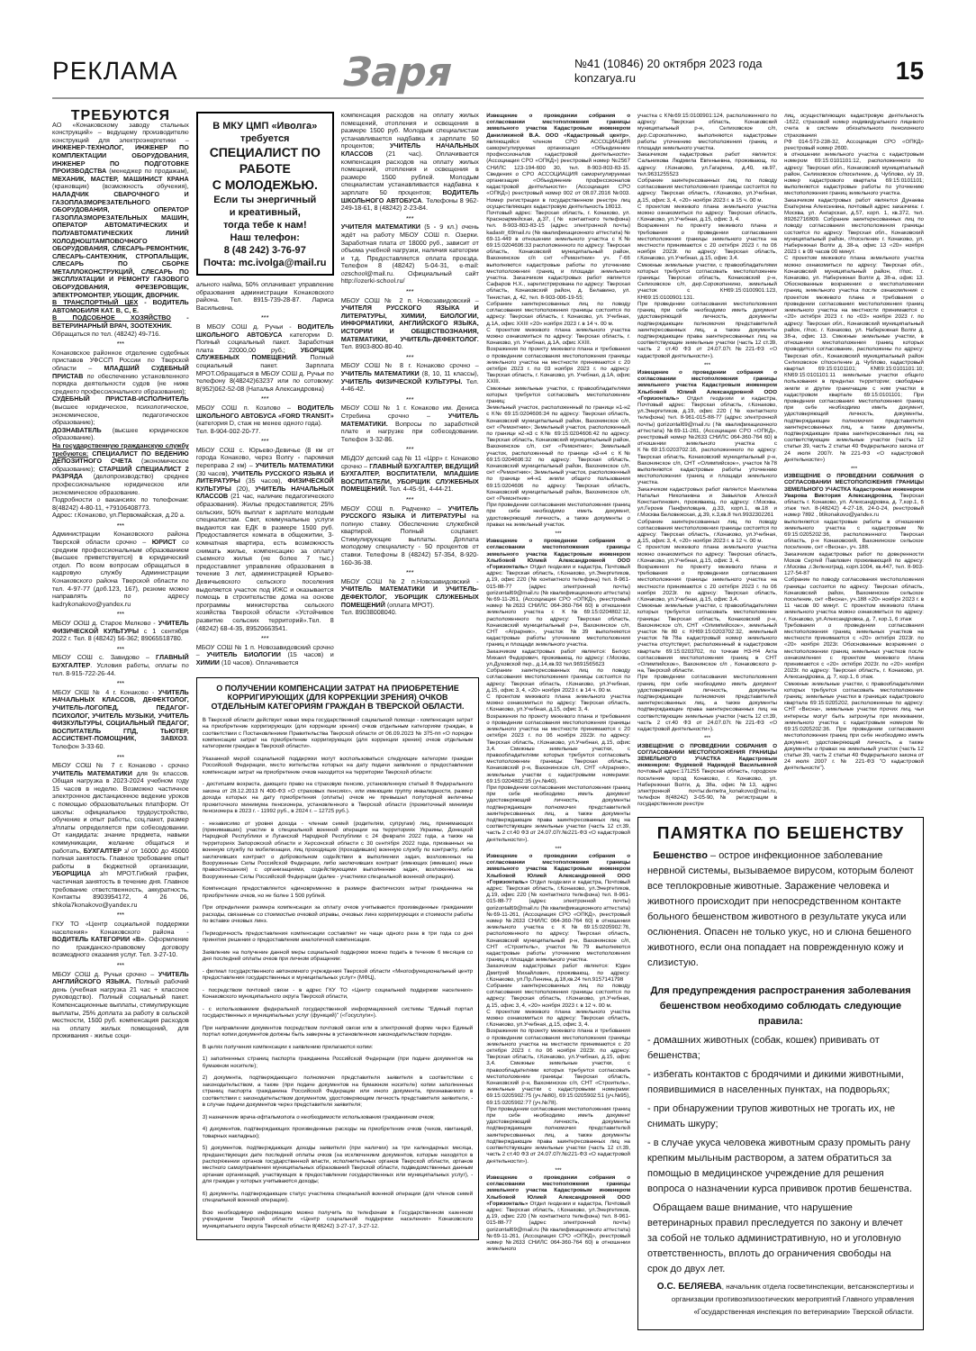РЕКЛАМА
Заря
№41 (10846) 20 октября 2023 года
konzarya.ru
15
ТРЕБУЮТСЯ
АО «Конаковскому заводу стальных конструкций» – ведущему производителю конструкций для электроэнергетики – ИНЖЕНЕР-ТЕХНОЛОГ, ИНЖЕНЕР ПО КОМПЛЕКТАЦИИ ОБОРУДОВАНИЯ, ИНЖЕНЕР ПО ПОДГОТОВКЕ ПРОИЗВОДСТВА (менеджер по продажам), МЕХАНИК, МАСТЕР, МАШИНИСТ КРАНА (крановщик) (возможность обучения), НАЛАДЧИК СВАРОЧНОГО И ГАЗОПЛАЗМОРЕЗАТЕЛЬНОГО ОБОРУДОВАНИЯ, ОПЕРАТОР ГАЗОПЛАЗМОРЕЗАТЕЛЬНЫХ МАШИН, ОПЕРАТОР АВТОМАТИЧЕСКИХ И ПОЛУАВТОМАТИЧЕСКИХ ЛИНИЙ ХОЛОДНОШТАМПОВОЧНОГО ОБОРУДОВАНИЯ, СЛЕСАРЬ-РЕМОНТНИК, СЛЕСАРЬ-САНТЕХНИК, СТРОПАЛЬЩИК, СЛЕСАРЬ ПО СБОРКЕ МЕТАЛЛОКОНСТРУКЦИЙ, СЛЕСАРЬ ПО ЭКСПЛУАТАЦИИ И РЕМОНТУ ГАЗОВОГО ОБОРУДОВАНИЯ, ФРЕЗЕРОВЩИК, ЭЛЕКТРОМОНТЕР, УБОЩИК, ДВОРНИК.
В ТРАНСПОРТНЫЙ ЦЕХ - ВОДИТЕЛЬ АВТОМОБИЛЯ КАТ. В, С, Е.
В ПОДСОБНОЕ ХОЗЯЙСТВО - ВЕТЕРИНАРНЫЙ ВРАЧ, ЗООТЕХНИК.
Обращаться по тел. (48242) 49-716.
***
Конаковское районное отделение судебных приставов УФССП России по Тверской области – МЛАДШИЙ СУДЕБНЫЙ ПРИСТАВ по обеспечению установленного порядка деятельности судов (не ниже среднего профессионального образования);
СУДЕБНЫЙ ПРИСТАВ-ИСПОЛНИТЕЛЬ (высшее юридическое, психологическое, экономическое, педагогическое образование);
ДОЗНАВАТЕЛЬ (высшее юридическое образование).
На государственную гражданскую службу требуются: СПЕЦИАЛИСТ ПО ВЕДЕНИЮ ДЕПОЗИТНОГО СЧЕТА (экономическое образование); СТАРШИЙ СПЕЦИАЛИСТ 2 РАЗРЯДА (делопроизводство) среднее профессиональное юридическое или экономическое образование.
Подробности о вакансиях по телефонам: 8(48242) 4-80-11, +79106408773.
Адрес: г.Конаково, ул.Первомайская, д.20 а.
***
Администрации Конаковского района Тверской области срочно – ЮРИСТ со средним профессиональным образованием (высшее приветствуется) в юридический отдел. По всем вопросам обращаться в кадровую службу Администрации Конаковского района Тверской области по тел. 4-97-77 (доб.123, 167), резюме можно направлять по адресу kadrykonakovo@yandex.ru
***
МБОУ ООШ д. Старое Мелково - УЧИТЕЛЬ ФИЗИЧЕСКОЙ КУЛЬТУРЫ с 1 сентября 2022 г. Тел. 8 (48242) 56-362; 89065518780.
***
МБОУ СОШ с. Завидово – ГЛАВНЫЙ БУХГАЛТЕР. Условия работы, оплаты по тел. 8-915-722-26-44.
***
МБОУ СКШ № 4 г. Конаково - УЧИТЕЛЬ НАЧАЛЬНЫХ КЛАССОВ, ДЕФЕКТОЛОГ, УЧИТЕЛЬ-ЛОГОПЕД, ПЕДАГОГ-ПСИХОЛОГ, УЧИТЕЛЬ МУЗЫКИ, УЧИТЕЛЬ ФИЗКУЛЬТУРЫ, СОЦИАЛЬНЫЙ ПЕДАГОГ, ВОСПИТАТЕЛЬ ГПД, ТЬЮТЕР, АССИСТЕНТ-ПОМОЩНИК, ЗАВХОЗ. Телефон 3-33-60.
***
МБОУ СОШ № 7 г. Конаково - срочно УЧИТЕЛЬ МАТЕМАТИКИ для 9х классов. Общая нагрузка в 2023-2024 учебном году 15 часов в неделю. Возможно частичное электронное дистанционное ведение уроков с помощью образовательных платформ. От школы: официальное трудоустройство, обучение и опыт работы, соц.пакет, размер з/платы определяется при собеседовании. От кандидата: знание предмета, навыки коммуникации, желание общаться и работать, БУХГАЛТЕР з/ от 16000 до 45000 полная занятость. Главное требование опыт работы в бюджетной организации, УБОРЩИЦА з/п МРОТ.Гибкий график, частичная занятость в течение дня. Главное требование ответственность, аккуратность. Контакты 8903954172, 4 26 06, shkola7konakovo@yandex.ru
***
ГКУ ТО «Центр социальной поддержки населения» Конаковского района - ВОДИТЕЛЬ КАТЕГОРИИ «В». Оформление по гражданско-правовому договору возмездного оказания услуг. Тел. 3-27-10.
***
МБОУ СОШ д. Ручьи срочно – УЧИТЕЛЬ АНГЛИЙСКОГО ЯЗЫКА. Полный рабочий день (учебная нагрузка 21 час + классное руководство). Полный социальный пакет. Компенсационные выплаты, стимулирующие выплаты, 25% доплата за работу в сельской местности, 1500 руб. компенсация расходов на оплату жилых помещений, для проживания - жилье соци-
В МКУ ЦМП «Иволга»
требуется
СПЕЦИАЛИСТ ПО
РАБОТЕ
С МОЛОДЕЖЬЮ.
Если ты энергичный
и креативный,
тогда тебе к нам!
Наш телефон:
8 (48 242) 3-76-97
Почта: mc.ivolga@mail.ru
ального найма, 50% оплачивает управление образования администрации Конаковского района. Тел. 8915-739-28-87. Лариса Васильевна.
***
В МБОУ СОШ д. Ручьи - ВОДИТЕЛЬ ШКОЛЬНОГО АВТОБУСА категории D. Полный социальный пакет. Заработная плата 22000,00 руб.; УБОРЩИК СЛУЖЕБНЫХ ПОМЕЩЕНИЙ. Полный социальный пакет. Зарплата МРОТ.Обращаться в МБОУ СОШ д. Ручьи по телефону 8(48242)63237 или по сотовому: 8(952)062-52-08 (Наталья Александровна)
***
МБОУ СОШ п. Козлово – ВОДИТЕЛЬ ШКОЛЬНОГО АВТОБУСА «FORD TRANSIT» (категория D, стаж не менее одного года).
Тел. 8-904-002-20-77.
***
МБОУ СОШ с. Юрьево-Девичье (8 км от города Конаково, через Волгу - паромная переправа 2 км) – УЧИТЕЛЬ МАТЕМАТИКИ (30 часов), УЧИТЕЛЬ РУССКОГО ЯЗЫКА И ЛИТЕРАТУРЫ (35 часов), ФИЗИЧЕСКОЙ КУЛЬТУРЫ (20), УЧИТЕЛЬ НАЧАЛЬНЫХ КЛАССОВ (21 час, наличие педагогического образования). Жилье предоставляется; 25% сельских, 50% выплат к зарплате молодым специалистам. Свет, коммунальные услуги выдаются как ЕДК в размере 1500 руб. Предоставляется комната в общежитии, 3-комнатная квартира, есть возможность снимать жилье, компенсацию за оплату съемного жилья (не более 7 тыс.) предоставляет управление образования в течение 3 лет, администрацией Юрьево-Девичьевского сельского поселения выделяется участок под ИЖС и оказывается помощь в строительстве дома на основе программы министерства сельского хозяйства Тверской области «Устойчивое развитие сельских территорий».Тел. 8 (48242) 68-4-35, 89520663541.
***
МБОУ СОШ № 1 п. Новозавидовский срочно – УЧИТЕЛЬ БИОЛОГИИ (15 часов) и ХИМИИ (10 часов). Оплачивается
компенсация расходов на оплату жилых помещений, отопления и освещения в размере 1500 руб. Молодым специалистам устанавливается надбавка к зарплате 50 процентов; УЧИТЕЛЬ НАЧАЛЬНЫХ КЛАССОВ (21 час). Оплачивается компенсация расходов на оплату жилых помещений, отопления и освещения в размере 1500 рублей. Молодым специалистам устанавливается надбавка к зарплате 50 процентов; ВОДИТЕЛЬ ШКОЛЬНОГО АВТОБУСА. Телефоны 8 962-249-18-61, 8 (48242) 2-23-84.
***
УЧИТЕЛЯ МАТЕМАТИКИ (5 - 9 кл.) очень ждёт на работу МБОУ СОШ п. Озерки. Заработная плата от 18000 руб., зависит от объема учебной нагрузки, наличия категории и т.д. Предоставляется оплата проезда. Телефон 8 (48242) 5-04-31, e-mail: ozschool@mail.ru. Официальный сайт http://ozerki-school.ru/
***
МБОУ СОШ № 2 п. Новозавидовский – УЧИТЕЛЯ РУССКОГО ЯЗЫКА И ЛИТЕРАТУРЫ, ХИМИИ, БИОЛОГИИ, ИНФОРМАТИКИ, АНГЛИЙСКОГО ЯЗЫКА, ИСТОРИИ И ОБЩЕСТВОЗНАНИЯ, МАТЕМАТИКИ, УЧИТЕЛЬ-ДЕФЕКТОЛОГ. Тел. 8903-800-80-40.
***
МБОУ СОШ № 8 г. Конаково срочно – УЧИТЕЛЬ МАТЕМАТИКИ (8, 10, 11 классы), УЧИТЕЛЬ ФИЗИЧЕСКОЙ КУЛЬТУРЫ. Тел. 4-46-42.
***
МБОУ СОШ № 1 г. Конаково им. Дениса Стребина срочно – УЧИТЕЛЬ МАТЕМАТИКИ. Вопросы по заработной плате и нагрузке при собеседовании. Телефон 3-32-86.
***
МБДОУ детский сад № 11 «Црр» г. Конаково срочно – ГЛАВНЫЙ БУХГАЛТЕР, ВЕДУЩИЙ БУХГАЛТЕР, ВОСПИТАТЕЛИ, МЛАДШИЕ ВОСПИТАТЕЛИ, УБОРЩИК СЛУЖЕБНЫХ ПОМЕЩЕНИЙ. Тел. 4-45-91, 4-44-21.
***
МБОУ СОШ п. Радченко – УЧИТЕЛЬ РУССКОГО ЯЗЫКА И ЛИТЕРАТУРЫ на полную ставку. Обеспечение служебной квартирой. Полный соцпакет. Стимулирующие выплаты. Доплата молодому специалисту - 50 процентов от ставки. Телефоны 8 (48242) 57-354, 8-920-160-36-38.
***
МБОУ СОШ №2 п.Новозавидовский - УЧИТЕЛЬ МАТЕМАТИКИ И УЧИТЕЛЬ-ДЕФЕКТОЛОГ, УБОРЩИК СЛУЖЕБНЫХ ПОМЕЩЕНИЙ (оплата МРОТ).
Тел. 89038008040.
О ПОЛУЧЕНИИ КОМПЕНСАЦИИ ЗАТРАТ НА ПРИОБРЕТЕНИЕ КОРРИГИРУЮЩИХ (ДЛЯ КОРРЕКЦИИ ЗРЕНИЯ) ОЧКОВ ОТДЕЛЬНЫМ КАТЕГОРИЯМ ГРАЖДАН В ТВЕРСКОЙ ОБЛАСТИ.
В Тверской области действует новая мера государственной социальной помощи - компенсация затрат на приобретение корригирующих (для коррекции зрения) очков отдельным категориям граждан, в соответствии с Постановлением Правительства Тверской области от 06.09.2023 № 375-пп «О порядке компенсации затрат на приобретение корригирующих (для коррекции зрения) очков отдельным категориям граждан в Тверской области».
Указанной мерой социальной поддержки могут воспользоваться следующие категории граждан Российской Федерации, место жительства которых на дату подачи заявления о предоставлении компенсации затрат на приобретение очков находится на территории Тверской области:
- достигшим возраста, дающего право на страховую пенсию, установленную статьей 8 Федерального закона от 28.12.2013 N 400-ФЗ «О страховых пенсиях», или имеющим группу инвалидности, размер дохода которых на дату приобретения (оплаты) очков не превышал полуторной величины прожиточного минимума пенсионера, установленного в Тверской области (прожиточный минимум пенсионера в 2023 г. - 11992 руб., в 2024 г. – 12725 руб.).
- независимо от уровня дохода - членам семей (родителям, супругам) лиц, принимающих (принимавших) участие в специальной военной операции на территориях Украины, Донецкой Народной Республики и Луганской Народной Республики с 24 февраля 2022 года, а также на территориях Запорожской области и Херсонской области с 30 сентября 2022 года, призванных на военную службу по мобилизации, лиц проходящих (проходивших) военную службу по контракту, либо заключивших контракт о добровольном содействии в выполнении задач, возложенных на Вооруженные Силы Российской Федерации, либо заключивших контракт (имеющих (имевших) иные правоотношения) с организациями, содействующими выполнению задач, возложенных на Вооруженные Силы Российской Федерации (далее - участники специальной военной операции).
Компенсация предоставляется единовременно в размере фактических затрат гражданина на приобретение очков, но не более 1 500 рублей.
При определении размера компенсации за оплату очков учитываются произведенные гражданами расходы, связанные со стоимостью очковой оправы, очковых линз корригирующих и стоимости работы по вставке очковых линз.
Периодичность предоставления компенсации составляет не чаще одного раза в три года со дня принятия решения о предоставлении аналогичной компенсации.
Заявление на получение данной меры социальной поддержки можно подать в течение 6 месяцев со дня последней оплаты очков при личном обращении:
- филиал государственного автономного учреждения Тверской области «Многофункциональный центр предоставления государственных и муниципальных услуг» (МФЦ),
- посредством почтовой связи - в адрес ГКУ ТО «Центр социальной поддержки населения» Конаковского муниципального округа Тверской области,
- с использованием федеральной государственной информационной системы "Единый портал государственных и муниципальных услуг (функций)" («Госуслуги»).
При направлении документов посредством почтовой связи или в электронной форме через Единый портал копии документов должны быть заверены в установленном законодательством порядке.
В целях получения компенсации к заявлению прилагаются копии:
1) заполненных страниц паспорта гражданина Российской Федерации (при подаче документов на бумажном носителе);
2) документа, подтверждающего полномочия представителя заявителя в соответствии с законодательством, а также (при подаче документов на бумажном носителе) копии заполненных страниц паспорта гражданина Российской Федерации или иного документа, признаваемого в соответствии с законодательством документом, удостоверяющим личность представителя заявителя, - в случае подачи документов через представителя заявителя;
3) назначение врача-офтальмолога о необходимости использования гражданином очков;
4) документов, подтверждающих произведенные расходы на приобретение очков (чеков, квитанций, товарных накладных);
5) документов, подтверждающих доходы заявителя (при наличии) за три календарных месяца, предшествующих дате последней оплаты очков (за исключением документов, которые находятся в распоряжении органов государственной власти, исполнительных органов Тверской области, органов местного самоуправления муниципальных образований Тверской области, подведомственных данным органам организаций, участвующих в предоставлении государственных или муниципальных услуг), - для граждан у которых учитываются доходы;
6) документы, подтверждающие статус участника специальной военной операции (для членов семей специальной военной операции).
Всю необходимую информацию можно получить по телефонам в Государственном казенном учреждении Тверской области «Центр социальной поддержки населения» Конаковского муниципального округа Тверской области 8(48242) 3-27-17, 3-27-12.
Извещение о проведении собрания о согласовании местоположения границы земельного участка Кадастровым инженером Даниликиной В.А. ООО «Кадастровый центр», являющийся членом СРО АССОЦИАЦИЯ саморегулируемая организация «Объединение профессионалов кадастровой деятельности» (Ассоциация СРО «ОПКД») реестровый номер №2567 СНИЛС 123-194-600 30, тел. 8-903-803-83-15. Сведения о СРО АССОЦИАЦИЯ саморегулируемая организация «Объединение профессионалов кадастровой деятельности» (Ассоциация СРО «ОПКД») реестровый номер 002 от 08.07.2016 №003. Номер регистрации в государственном реестре лиц осуществляющих кадастровую деятельность 18013.
Почтовый адрес: Тверская область, г. Конаково, ул. Красноармейская, д.37, (№ контактного телефона) тел. 8-903-803-83-15 (адрес электронной почты) kadastr_69mail.ru (№ квалификационного аттестата) № 69-11-449 в отношении земельного участка с К№ 69:15:0204606:33 расположенного по адресу: Тверская область, Конаковский муниципальный район, Вахонинское с/п снт «Ремонтник» уч. Г-66 выполняются кадастровые работы по уточнению местоположения границ и площади земельного участка. Заказчиком кадастровых работ является Сафаров Н.Х., зарегистрирована по адресу: Тверская область, Конаковский район, д. Белавино, ул. Тенистая, д. 42, тел. 8-903-006-19-55;
Собрание заинтересованных лиц по поводу согласования местоположения границы состоится по адресу: Тверская область, г. Конаково, ул. Учебная, д.1А, офис XXIII «20» ноября 2023 г. в 14 ч. 00 м.
С проектом межевого плана земельного участка можно ознакомиться по адресу: Тверская область, г. Конаково, ул. Учебная, д.1А, офис XXIII.
Возражения по проекту межевого плана и требования о проведении согласования местоположения границы земельного участка на местности принимаются с 20 октября 2023 г. по 03 ноября 2023 г. по адресу: Тверская область, г. Конаково, ул. Учебная, д.1А, офис XXIII.
Смежные земельные участки, с правообладателями которых требуется согласовать местоположение границ:
Земельный участок, расположенный по границе н1-н2 с К№ 69:15:0204606:34 по адресу: Тверская область, Конаковский муниципальный район, Вахонинское с/п, снт «Ремонтник»; Земельный участок, расположенный по границе н2-н3 с К№ 69:15:0204606:42 по адресу: Тверская область, Конаковский муниципальный район, Вахонинское с/п, снт «Ремонтник»; Земельный участок, расположенный по границе н3-н4 с К№ 69:15:0204606:32 по адресу: Тверская область, Конаковский муниципальный район, Вахонинское с/п, снт «Ремонтник»; Земельный участок, расположенный по границе н4-н1 земли общего пользования 69:15:0204606 по адресу: Тверская область, Конаковский муниципальный район, Вахонинское с/п, снт «Ремонтник»
При проведении согласования местоположения границ при себе необходимо иметь документ, удостоверяющий личность, а также документы о правах на земельный участок.
***
Извещение о проведении собрания о согласовании местоположения границы земельного участка Кадастровым инженером Хлыбовой Юлией Александровной ООО «Горизонталь» Отдел геодезии и кадастра, Почтовый адрес: Тверская область, г.Конаково, ул.Энергетиков, д.19, офис 220 (№ контактного телефона) тел. 8-961-015-88-77 (адрес электронной почты) gorizontal69@mail.ru (№ квалификационного аттестата) №69-11-261, (Ассоциация СРО «ОПКД», реестровый номер №2633 СНИЛС 064-360-764 60) в отношении земельного участка с К№69:15:0204802:12, расположенного по адресу: Тверская область, Конаковский муниципальный р-н, Вахонинское с/п, СНТ «Аграрник», участок №39 выполняются кадастровые работы уточнению местоположения границ и площади земельного участка.
Заказчиком кадастровых работ является: Белоус Михаил Федорович, проживающ. по адресу: г.Москва, ул.Духовской пер., д.14,кв.93 тел.9691565623
Собрание заинтересованных лиц по поводу согласования местоположения границы состоится по адресу: Тверская область, г.Конаково, ул.Учебная, д.15, офис 3, 4, «20» ноября 2023 г. в 14 ч. 00 м.
С проектом межевого плана земельного участка можно ознакомиться по адресу: Тверская область, г.Конаково, ул.Учебная, д.15, офис 3, 4.
Возражения по проекту межевого плана и требования о проведении согласования местоположения границы земельного участка на местности принимаются с 20 октября 2023 г. по 06 ноября 2023г. по адресу: Тверская область, г.Конаково, ул.Учебная, д.15, офис 3,4. Смежные земельные участки, с правообладателями которых требуется согласовать местоположение границы: Тверская область, Конаковский р-н, Вахонинское с/п, СНТ «Аграрник», земельные участки с кадастровыми номерами: 69:15:0204802:35 (уч.№40).
При проведении согласования местоположения границ при себе необходимо иметь документ удостоверяющий личность, документы подтверждающие полномочия представителей заинтересованных лиц, а также документы подтверждающие права заинтересованных лиц на соответствующие земельные участки (часть 12 ст.39, часть 2 ст.40 ФЗ от 24.07.07г.№221-ФЗ «О кадастровой деятельности»).
***
Извещение о проведении собрания о согласовании местоположения границы земельного участка Кадастровым инженером Хлыбовой Юлией Александровной ООО «Горизонталь» Отдел геодезии и кадастра, Почтовый адрес: Тверская область, г.Конаково, ул.Энергетиков, д.19, офис 220 (№ контактного телефона) тел. 8-961-015-88-77 (адрес электронной почты) gorizontal69@mail.ru (№ квалификационного аттестата) №69-11-261, (Ассоциация СРО «ОПКД», реестровый номер №2633 СНИЛС 064-360-764 60) в отношении земельного участка с К№69:15:0205902:76, расположенного по адресу: Тверская область, Конаковский муниципальный р-н, Вахонинское с/п, СНТ «Строитель», участок №79 выполняются кадастровые работы уточнению местоположения границ и площади земельного участка.
Заказчиком кадастровых работ является: Юдин Дмитрий Михайлович, проживающ. по адресу: г.Конаково, ул.Пр.Ленина, д.18,кв.24 тел.9157141798
Собрание заинтересованных лиц по поводу согласования местоположения границы состоится по адресу: Тверская область, г.Конаково, ул.Учебная, д.15, офис 3, 4, «20» ноября 2023 г. в 12 ч. 00 м.
С проектом межевого плана земельного участка можно ознакомиться по адресу: Тверская область, г.Конаково, ул.Учебная, д.15, офис 3, 4.
Возражения по проекту межевого плана и требования о проведении согласования местоположения границы земельного участка на местности принимаются с 20 октября 2023 г. по 06 ноября 2023г. по адресу: Тверская область, г.Конаково, ул.Учебная, д.15, офис 3,4. Смежные земельные участки, с правообладателями которых требуется согласовать местоположение границы: Тверская область, Конаковский р-н, Вахонинское с/п, СНТ «Строитель», земельные участки с кадастровыми номерами: 69:15:0205902:75 (уч.№80), 69:15:0205902:51 (уч.№95), 69:15:0205902:77 (уч.№78).
При проведении согласования местоположения границ при себе необходимо иметь документ удостоверяющий личность, документы подтверждающие полномочия представителей заинтересованных лиц, а также документы подтверждающие права заинтересованных лиц на соответствующие земельные участки (часть 12 ст.39, часть 2 ст.40 ФЗ от 24.07.07г.№221-ФЗ «О кадастровой деятельности»).
***
Извещение о проведении собрания о согласовании местоположения границы земельного участка Кадастровым инженером Хлыбовой Юлией Александровной ООО «Горизонталь» Отдел геодезии и кадастра, Почтовый адрес: Тверская область, г.Конаково, ул.Энергетиков, д.19, офис 220 (№ контактного телефона) тел. 8-961-015-88-77 (адрес электронной почты) gorizontal69@mail.ru (№ квалификационного аттестата) №69-11-261, (Ассоциация СРО «ОПКД», реестровый номер №2633 СНИЛС 064-360-764 60) в отношении земельного
участка с К№69:15:0100901:124, расположенного по адресу: Тверская область, Конаковский муниципальный р-н, Селиховское с/п, дер.Сорокопенино, выполняются кадастровые работы уточнению местоположения границ и площади земельного участка.
Заказчиком кадастровых работ является: Сальникова Людмила Евгеньевна, проживающ. по адресу: г.Конаково, ул.Гагарина, д.40, кв.97, тел.9631255523
Собрание заинтересованных лиц по поводу согласования местоположения границы состоится по адресу: Тверская область, г.Конаково, ул.Учебная, д.15, офис 3, 4, «20» ноября 2023 г. в 15 ч. 00 м.
С проектом межевого плана земельного участка можно ознакомиться по адресу: Тверская область, г.Конаково, ул.Учебная, д.15, офис 3, 4.
Возражения по проекту межевого плана и требования о проведении согласования местоположения границы земельного участка на местности принимаются с 20 октября 2023 г. по 06 ноября 2023г. по адресу: Тверская область, г.Конаково, ул.Учебная, д.15, офис 3,4.
Смежные земельные участки, с правообладателями которых требуется согласовать местоположение границы: Тверская область, Конаковский р-н, Селиховское с/п, дер.Сорокопенино, земельный участок с КН69:15:0100901:123, КН69:15:0100901:131.
При проведении согласования местоположения границ при себе необходимо иметь документ удостоверяющий личность, документы подтверждающие полномочия представителей заинтересованных лиц, а также документы подтверждающие права заинтересованных лиц на соответствующие земельные участки (часть 12 ст.39, часть 2 ст.40 ФЗ от 24.07.07г.№221-ФЗ «О кадастровой деятельности»).
***
Извещение о проведении собрания о согласовании местоположения границы земельного участка Кадастровым инженером Хлыбовой Юлией Александровной ООО «Горизонталь» Отдел геодезии и кадастра, Почтовый адрес: Тверская область, г.Конаково, ул.Энергетиков, д.19, офис 220 (№ контактного телефона) тел. 8-961-015-88-77 (адрес электронной почты) gorizontal69@mail.ru (№ квалификационного аттестата) №69-11-261, (Ассоциация СРО «ОПКД», реестровый номер №2633 СНИЛС 064-360-764 60) в отношении земельного участка с К№69:15:0203702:16, расположенного по адресу: Тверская область, Конаковский муниципальный р-н, Вахонинское с/п, СНТ «Олимпийское», участок №78 выполняются кадастровые работы уточнению местоположения границ и площади земельного участка.
Заказчиком кадастровых работ является Мангилева Наталья Николаевна и Завьялов Алексей Константинович, проживающ. по адресу: г.Москва, ул.Героев Панфиловцев, д.33, корп.1, кв.18 и г.Москва Беловежская, д.39, к.3,кв.8 тел.9932302261
Собрание заинтересованных лиц по поводу согласования местоположения границы состоится по адресу: Тверская область, г.Конаково, ул.Учебная, д.15, офис 3, 4, «20» ноября 2023 г. в 12 ч. 00 м.
С проектом межевого плана земельного участка можно ознакомиться по адресу: Тверская область, г.Конаково, ул.Учебная, д.15, офис 3, 4.
Возражения по проекту межевого плана и требования о проведении согласования местоположения границы земельного участка на местности принимаются с 20 октября 2023 г. по 06 ноября 2023г. по адресу: Тверская область, г.Конаково, ул.Учебная, д.15, офис 3,4.
Смежные земельные участки, с правообладателями которых требуется согласовать местоположение границы: Тверская область, Конаковский р-н, Вахонинское с/п, СНТ «Олимпийское», земельный участок №80 с КН69:15:0203702:32, земельный участок №78а кадастровый номер земельного участка отсутствует, расположенный в кадастровом квартале 69:15:0203702, по точкам Н3-Н4 Акта согласования местоположения границ в СНТ «Олимпийское», Вахонинское с/п , Конаковского р-на, Тверской области.
При проведении согласования местоположения границ при себе необходимо иметь документ удостоверяющий личность, документы подтверждающие полномочия представителей заинтересованных лиц, а также документы подтверждающие права заинтересованных лиц на соответствующие земельные участки (часть 12 ст.39, часть 2 ст.40 ФЗ от 24.07.07г.№221-ФЗ «О кадастровой деятельности»).
***
ИЗВЕЩЕНИЕ О ПРОВЕДЕНИИ СОБРАНИЯ О СОГЛАСОВАНИИ МЕСТОПОЛОЖЕНИЯ ГРАНИЦЫ ЗЕМЕЛЬНОГО УЧАСТКА Кадастровым инженером: Фудяевой Надеждой Васильевной почтовый адрес:171255 Тверская область, городское поселение город Конаково, г. Конаково, ул. Набережная Волги, д. 38а, офис №13, адрес электронной почты:demetra_konakovo@mail.ru, телефон 8(48242) 3-05-90, № регистрации в государственном реестре
лиц, осуществляющих кадастровую деятельность -1622, страховой номер индивидуального лицевого счета в системе обязательного пенсионного страхования
РФ 014-573-238-32, Ассоциация СРО «ОПКД» реестровый номер 2600.
в отношении земельного участка с кадастровым номером 69:15:0101101:12, расположенного по адресу: Тверская обл., Конаковский муниципальный район, Селиховское с/поселение, д. Чублово, з/у 19, номер кадастрового квартала 69:15:0101101; выполняются кадастровые работы по уточнению местоположения границ земельного участка.
Заказчиком кадастровых работ является Дунаева Екатерина Алексеевна, почтовый адрес заказчика: г. Москва, ул. Ангарская, д.57, корп. 1, кв.372, тел. 89262716809. Собрание заинтересованных лиц по поводу согласования местоположения границы состоится по адресу: Тверская обл., Конаковский муниципальный район, г/поселение г. Конаково, ул. Набережная Волги д. 38-а, офис 13 «20» ноября 2023 г. в 09 часов 00 минут.
С проектом межевого плана земельного участка можно ознакомиться по адресу: Тверская обл., Конаковский муниципальный район, г/пос. г. Конаково, ул. Набережная Волги д. 38-а, офис 13. Обоснованные возражения о местоположении границ земельного участка после ознакомления с проектом межевого плана и требования о проведении согласования местоположения границ земельного участка на местности принимаются с «20» октября 2023 г. по «03» ноября 2023 г. по адресу: Тверская обл., Конаковский муниципальный район, г/пос. г. Конаково, ул. Набережная Волги д. 38-а, офис 13. Смежные земельные участки, в отношении местоположения границ которых проводится согласование, расположены по адресу: Тверская обл., Конаковский муниципальный район Селиховское с/поселение д. Чублово, кадастровый квартал 69:15:0101101; КN69:15:0101101:10; КN69:15:0101101:11 земельные участки общего пользования в пределах территории; свободные земли и другие граничащие с ним участки в кадастровом квартале 69:15:0101101; При проведении согласования местоположения границ при себе необходимо иметь документ, удостоверяющий личность, документы, подтверждающие полномочия представителя заинтересованных лиц, а также документы, подтверждающие права заинтересованных лиц на соответствующие земельные участки (часть 12 статьи 39, часть 2 статьи 40 Федерального закона от 24 июля 2007г. №221-ФЗ «О кадастровой деятельности»)
***
ИЗВЕЩЕНИЕ О ПРОВЕДЕНИИ СОБРАНИЯ О СОГЛАСОВАНИИ МЕСТОПОЛОЖЕНИЯ ГРАНИЦЫ ЗЕМЕЛЬНОГО УЧАСТКА Кадастровым инженером Уварова Виктория Александровна, Тверская область г. Конаково, ул. Александровка, д. 7,кор.1, 6 этаж тел. 8-(48242) 4-27-18, 24-0-24, реестровый номер 7892 , btikonakovo@yandex.ru
выполняются кадастровые работы в отношении земельного участка с кадастровым № 69:15:0205202:36, расположенного: Тверская область, р-н Конаковский, Вахонинское сельское поселение, снт «Весна», уч. 188.
Заказчиком кадастровых работ по доверенности Мохов Сергей Павлович проживающий по адресу: г.Москва ,г.Зеленоград, корп.1004, кв.447, тел. 8-903-127-54-87
Собрание по поводу согласования местоположения границы состоится по адресу: Тверская область, Конаковский район, Вахонинское сельское поселение, снт «Весна», уч.188 «20» ноября 2023 г. в 11 часов 00 минут. С проектом межевого плана земельного участка можно ознакомиться по адресу: г. Конаково, ул.Александровка, д. 7, кор.1, 6 этаж
Требования о проведении согласования местоположения границ земельных участков на местности принимаются с «20» октября 2023г. по «20» ноября 2023г. Обоснованные возражения о местоположении границ земельных участков после ознакомления с проектом межевого плана принимаются с «20» октября 2023г. по «20» ноября 2023г. по адресу: Тверская область, г. Конаково, ул. Александровка, д. 7, кор.1, 6 этаж.
Смежные земельные участки, с правообладателями которых требуется согласовать местоположение границ: земельные участки в границах кадастрового квартала 69:15:0205202, расположенные по адресу: СНТ «Весна», земельные участки прочих лиц, чьи интересы могут быть затронуты при межевании, земельного участка с кадастровым номером № 69:15:0205202:36. При проведении согласования местоположения границ при себе необходимо иметь документ, удостоверяющий личность, а также документы о правах на земельный участок (часть 12 статьи 39, часть 2 статьи 40 Федерального закона от 24 июля 2007 г. № 221-ФЗ "О кадастровой деятельности").
ПАМЯТКА ПО БЕШЕНСТВУ
Бешенство – острое инфекционное заболевание нервной системы, вызываемое вирусом, которым болеют все теплокровные животные. Заражение человека и животного происходит при непосредственном контакте больного бешенством животного в результате укуса или ослюнения. Опасен не только укус, но и слюна бешеного животного, если она попадает на поврежденную кожу и слизистую.
Для предупреждения распространения заболевания бешенством необходимо соблюдать следующие правила:
- домашних животных (собак, кошек) прививать от бешенства;
- избегать контактов с бродячими и дикими животными, появившимися в населенных пунктах, на подворьях;
- при обнаружении трупов животных не трогать их, не снимать шкуру;
- в случае укуса человека животным сразу промыть рану крепким мыльным раствором, а затем обратиться за помощью в медицинское учреждение для решения вопроса о назначении курса прививок против бешенства.
Обращаем ваше внимание, что нарушение ветеринарных правил преследуется по закону и влечет за собой не только административную, но и уголовную ответственность, вплоть до ограничения свободы на срок до двух лет.
О.С. БЕЛЯЕВА, начальник отдела госветинспекции, ветсанэкспертизы и организации противоэпизоотических мероприятий Главного управления «Государственная инспекция по ветеринарии» Тверской области.